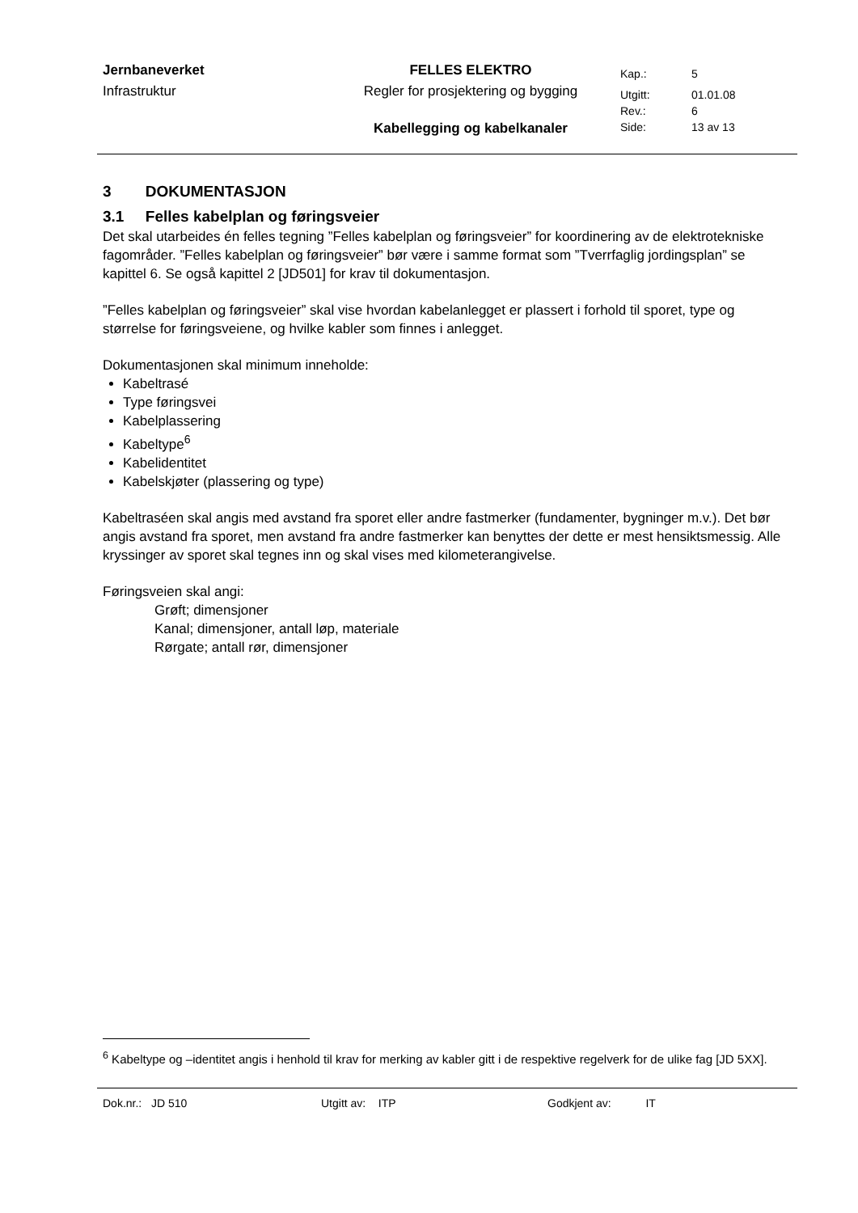| Jernbaneverket | FELLES ELEKTRO | Kap.: | 5 |
| Infrastruktur | Regler for prosjektering og bygging | Utgitt: | 01.01.08 |
| | | Rev.: | 6 |
| | Kabellegging og kabelkanaler | Side: | 13 av 13 |
3 DOKUMENTASJON
3.1 Felles kabelplan og føringsveier
Det skal utarbeides én felles tegning ”Felles kabelplan og føringsveier” for koordinering av de elektrotekniske fagområder. ”Felles kabelplan og føringsveier” bør være i samme format som ”Tverrfaglig jordingsplan” se kapittel 6. Se også kapittel 2 [JD501] for krav til dokumentasjon.
”Felles kabelplan og føringsveier” skal vise hvordan kabelanlegget er plassert i forhold til sporet, type og størrelse for føringsveiene, og hvilke kabler som finnes i anlegget.
Dokumentasjonen skal minimum inneholde:
Kabeltrasé
Type føringsvei
Kabelplassering
Kabeltype<sup>6</sup>
Kabelidentitet
Kabelskjøter (plassering og type)
Kabeltraséen skal angis med avstand fra sporet eller andre fastmerker (fundamenter, bygninger m.v.). Det bør angis avstand fra sporet, men avstand fra andre fastmerker kan benyttes der dette er mest hensiktsmessig. Alle kryssinger av sporet skal tegnes inn og skal vises med kilometerangivelse.
Føringsveien skal angi:
Grøft; dimensjoner
Kanal; dimensjoner, antall løp, materiale
Rørgate; antall rør, dimensjoner
<sup>6</sup> Kabeltype og –identitet angis i henhold til krav for merking av kabler gitt i de respektive regelverk for de ulike fag [JD 5XX].
Dok.nr.: JD 510 Utgitt av: ITP Godkjent av: IT